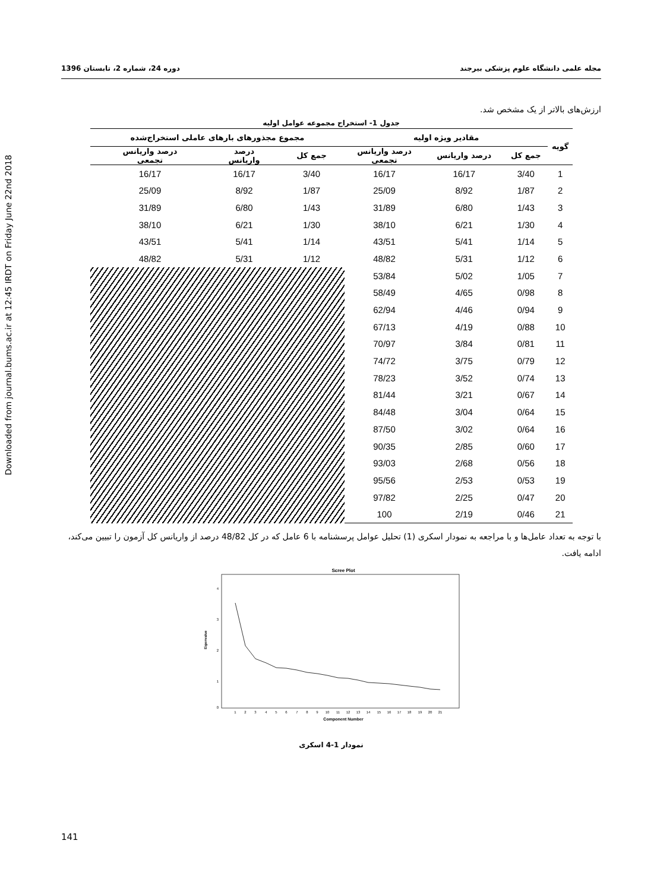Downloaded from journal.bums.ac.ir at 12:45 IRDT on Friday June 22nd 2018
مجله علمی دانشگاه علوم پزشکی بیرجند دوره 24، شماره 2، تابستان 1396
ارزش‌های بالاتر از یک مشخص شد.
جدول 1- استخراج مجموعه عوامل اولیه
| گویه | مقادیر ویژه اولیه | | | مجموع مجذورهای بارهای عاملی استخراج‌شده | | |
| --- | --- | --- | --- | --- | --- | --- |
| | جمع کل | درصد واریانس | درصد واریانس تجمعی | جمع کل | درصد واریانس | درصد واریانس تجمعی |
| 1 | 3/40 | 16/17 | 16/17 | 3/40 | 16/17 | 16/17 |
| 2 | 1/87 | 8/92 | 25/09 | 1/87 | 8/92 | 25/09 |
| 3 | 1/43 | 6/80 | 31/89 | 1/43 | 6/80 | 31/89 |
| 4 | 1/30 | 6/21 | 38/10 | 1/30 | 6/21 | 38/10 |
| 5 | 1/14 | 5/41 | 43/51 | 1/14 | 5/41 | 43/51 |
| 6 | 1/12 | 5/31 | 48/82 | 1/12 | 5/31 | 48/82 |
| 7 | 1/05 | 5/02 | 53/84 | | | |
| 8 | 0/98 | 4/65 | 58/49 | | | |
| 9 | 0/94 | 4/46 | 62/94 | | | |
| 10 | 0/88 | 4/19 | 67/13 | | | |
| 11 | 0/81 | 3/84 | 70/97 | | | |
| 12 | 0/79 | 3/75 | 74/72 | | | |
| 13 | 0/74 | 3/52 | 78/23 | | | |
| 14 | 0/67 | 3/21 | 81/44 | | | |
| 15 | 0/64 | 3/04 | 84/48 | | | |
| 16 | 0/64 | 3/02 | 87/50 | | | |
| 17 | 0/60 | 2/85 | 90/35 | | | |
| 18 | 0/56 | 2/68 | 93/03 | | | |
| 19 | 0/53 | 2/53 | 95/56 | | | |
| 20 | 0/47 | 2/25 | 97/82 | | | |
| 21 | 0/46 | 2/19 | 100 | | | |
با توجه به تعداد عامل‌ها و با مراجعه به نمودار اسکری (1) تحلیل عوامل پرسشنامه با 6 عامل که در کل 48/82 درصد از واریانس کل آزمون را تبیین می‌کند، ادامه یافت.
Scree Plot
4
3
2
1
0
Eigenvalue
1
2
3
4
5
6
7
8
9
10
11
12
13
14
15
16
17
18
19
20
21
Component Number
نمودار 1-4 اسکری
141